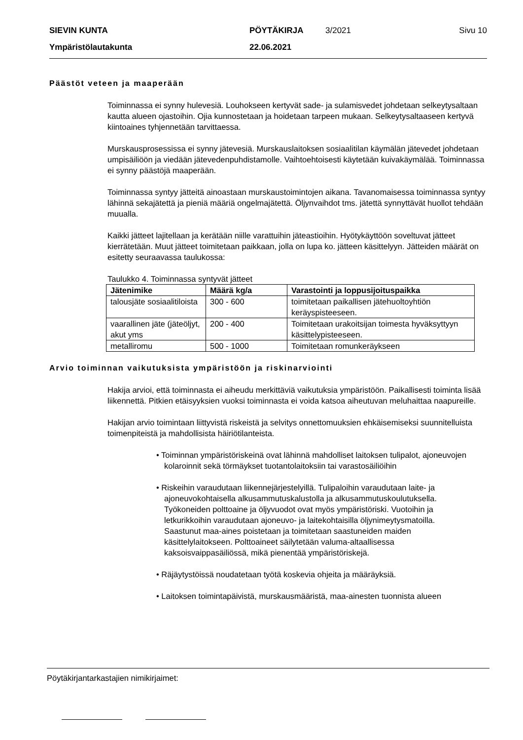SIEVIN KUNTA PÖYTÄKIRJA 3/2021 Sivu 10
Ympäristölautakunta 22.06.2021
Päästöt veteen ja maaperään
Toiminnassa ei synny hulevesiä. Louhokseen kertyvät sade- ja sulamisvedet johdetaan selkeytysaltaan kautta alueen ojastoihin. Ojia kunnostetaan ja hoidetaan tarpeen mukaan. Selkeytysaltaaseen kertyvä kiintoaines tyhjennetään tarvittaessa.
Murskausprosessissa ei synny jätevesiä. Murskauslaitoksen sosiaalitilan käymälän jätevedet johdetaan umpisäiliöön ja viedään jätevedenpuhdistamolle. Vaihtoehtoisesti käytetään kuivakäymälää. Toiminnassa ei synny päästöjä maaperään.
Toiminnassa syntyy jätteitä ainoastaan murskaustoimintojen aikana. Tavanomaisessa toiminnassa syntyy lähinnä sekajätettä ja pieniä määriä ongelmajätettä. Öljynvaihdot tms. jätettä synnyttävät huollot tehdään muualla.
Kaikki jätteet lajitellaan ja kerätään niille varattuihin jäteastioihin. Hyötykäyttöön soveltuvat jätteet kierrätetään. Muut jätteet toimitetaan paikkaan, jolla on lupa ko. jätteen käsittelyyn. Jätteiden määrät on esitetty seuraavassa taulukossa:
Taulukko 4. Toiminnassa syntyvät jätteet
| Jätenimike | Määrä kg/a | Varastointi ja loppusijoituspaikka |
| --- | --- | --- |
| talousjäte sosiaalitiloista | 300 - 600 | toimitetaan paikallisen jätehuoltoyhtiön keräyspisteeseen. |
| vaarallinen jäte (jäteöljyt, akut yms | 200 - 400 | Toimitetaan urakoitsijan toimesta hyväksyttyyn käsittelypisteeseen. |
| metalliromu | 500 - 1000 | Toimitetaan romunkeräykseen |
Arvio toiminnan vaikutuksista ympäristöön ja riskinarviointi
Hakija arvioi, että toiminnasta ei aiheudu merkittäviä vaikutuksia ympäristöön. Paikallisesti toiminta lisää liikennettä. Pitkien etäisyyksien vuoksi toiminnasta ei voida katsoa aiheutuvan meluhaittaa naapureille.
Hakijan arvio toimintaan liittyvistä riskeistä ja selvitys onnettomuuksien ehkäisemiseksi suunnitelluista toimenpiteistä ja mahdollisista häiriötilanteista.
• Toiminnan ympäristöriskeinä ovat lähinnä mahdolliset laitoksen tulipalot, ajoneuvojen kolaroinnit sekä törmäykset tuotantolaitoksiin tai varastosäiliöihin
• Riskeihin varaudutaan liikennejärjestelyillä. Tulipaloihin varaudutaan laite- ja ajoneuvokohtaisella alkusammutuskalustolla ja alkusammutuskoulutuksella. Työkoneiden polttoaine ja öljyvuodot ovat myös ympäristöriski. Vuotoihin ja letkurikkoihin varaudutaan ajoneuvo- ja laitekohtaisilla öljynimeytysmatoilla. Saastunut maa-aines poistetaan ja toimitetaan saastuneiden maiden käsittelylaitokseen. Polttoaineet säilytetään valuma-altaallisessa kaksoisvaippasäiliössä, mikä pienentää ympäristöriskejä.
• Räjäytystöissä noudatetaan työtä koskevia ohjeita ja määräyksiä.
• Laitoksen toimintapäivistä, murskausmääristä, maa-ainesten tuonnista alueen
Pöytäkirjantarkastajien nimikirjaimet: